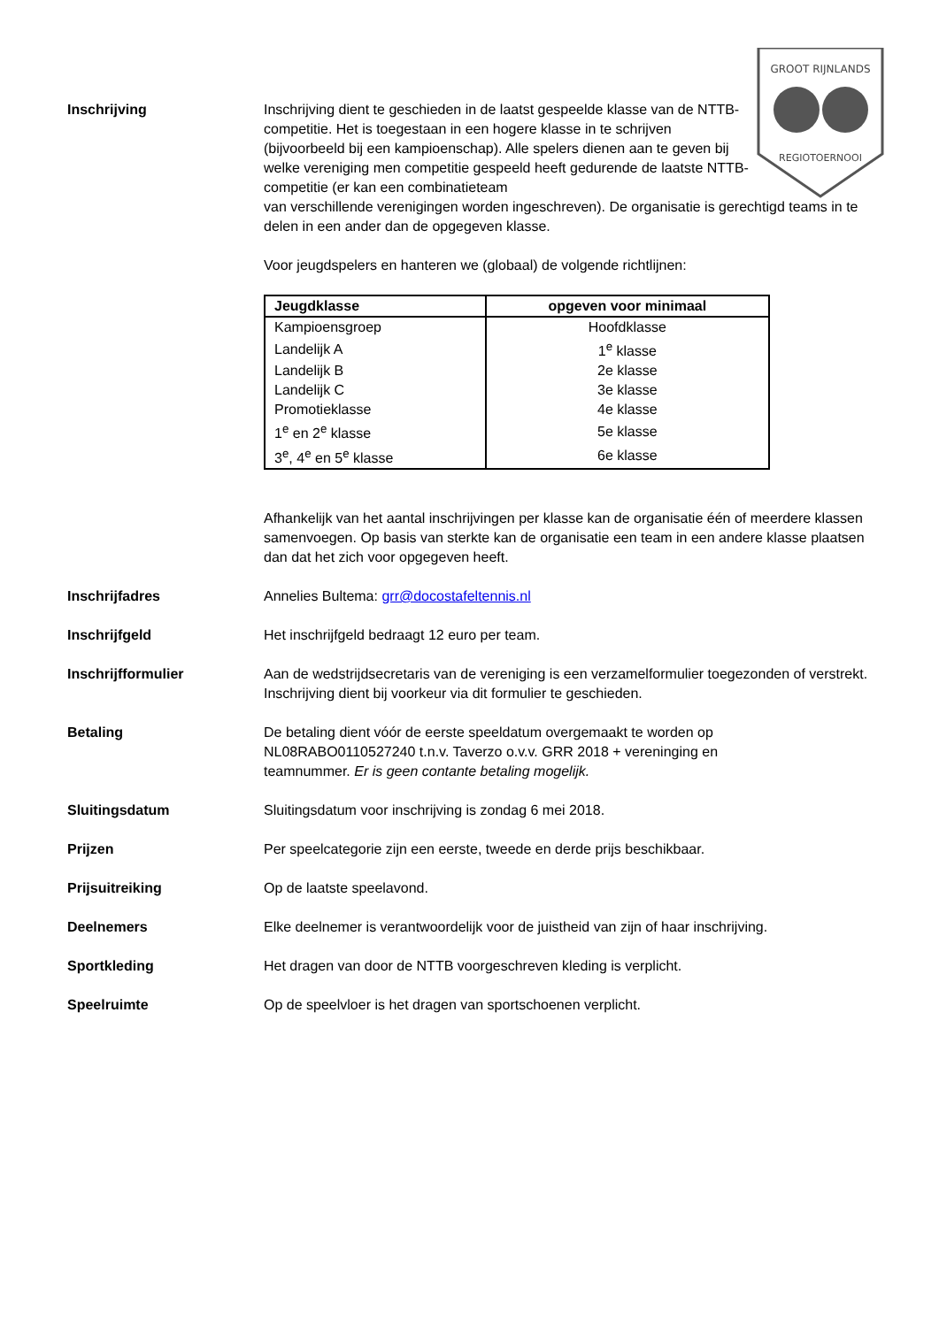GROOT RIJNLANDS
REGIOTOERNOOI
Inschrijving Inschrijving dient te geschieden in de laatst gespeelde klasse van de NTTB-competitie. Het is toegestaan in een hogere klasse in te schrijven (bijvoorbeeld bij een kampioenschap). Alle spelers dienen aan te geven bij welke vereniging men competitie gespeeld heeft gedurende de laatste NTTB-competitie (er kan een combinatieteam
van verschillende verenigingen worden ingeschreven). De organisatie is gerechtigd teams in te delen in een ander dan de opgegeven klasse.
Voor jeugdspelers en hanteren we (globaal) de volgende richtlijnen:
| Jeugdklasse | opgeven voor minimaal |
| --- | --- |
| Kampioensgroep | Hoofdklasse |
| Landelijk A | 1<sup>e</sup> klasse |
| Landelijk B | 2e klasse |
| Landelijk C | 3e klasse |
| Promotieklasse | 4e klasse |
| 1<sup>e</sup> en 2<sup>e</sup> klasse | 5e klasse |
| 3<sup>e</sup>, 4<sup>e</sup> en 5<sup>e</sup> klasse | 6e klasse |
Afhankelijk van het aantal inschrijvingen per klasse kan de organisatie één of meerdere klassen samenvoegen. Op basis van sterkte kan de organisatie een team in een andere klasse plaatsen dan dat het zich voor opgegeven heeft.
Inschrijfadres Annelies Bultema: grr@docostafeltennis.nl
Inschrijfgeld Het inschrijfgeld bedraagt 12 euro per team.
Inschrijfformulier Aan de wedstrijdsecretaris van de vereniging is een verzamelformulier toegezonden of verstrekt. Inschrijving dient bij voorkeur via dit formulier te geschieden.
Betaling De betaling dient vóór de eerste speeldatum overgemaakt te worden op NL08RABO0110527240 t.n.v. Taverzo o.v.v. GRR 2018 + vereninging en teamnummer. Er is geen contante betaling mogelijk.
Sluitingsdatum Sluitingsdatum voor inschrijving is zondag 6 mei 2018.
Prijzen Per speelcategorie zijn een eerste, tweede en derde prijs beschikbaar.
Prijsuitreiking Op de laatste speelavond.
Deelnemers Elke deelnemer is verantwoordelijk voor de juistheid van zijn of haar inschrijving.
Sportkleding Het dragen van door de NTTB voorgeschreven kleding is verplicht.
Speelruimte Op de speelvloer is het dragen van sportschoenen verplicht.